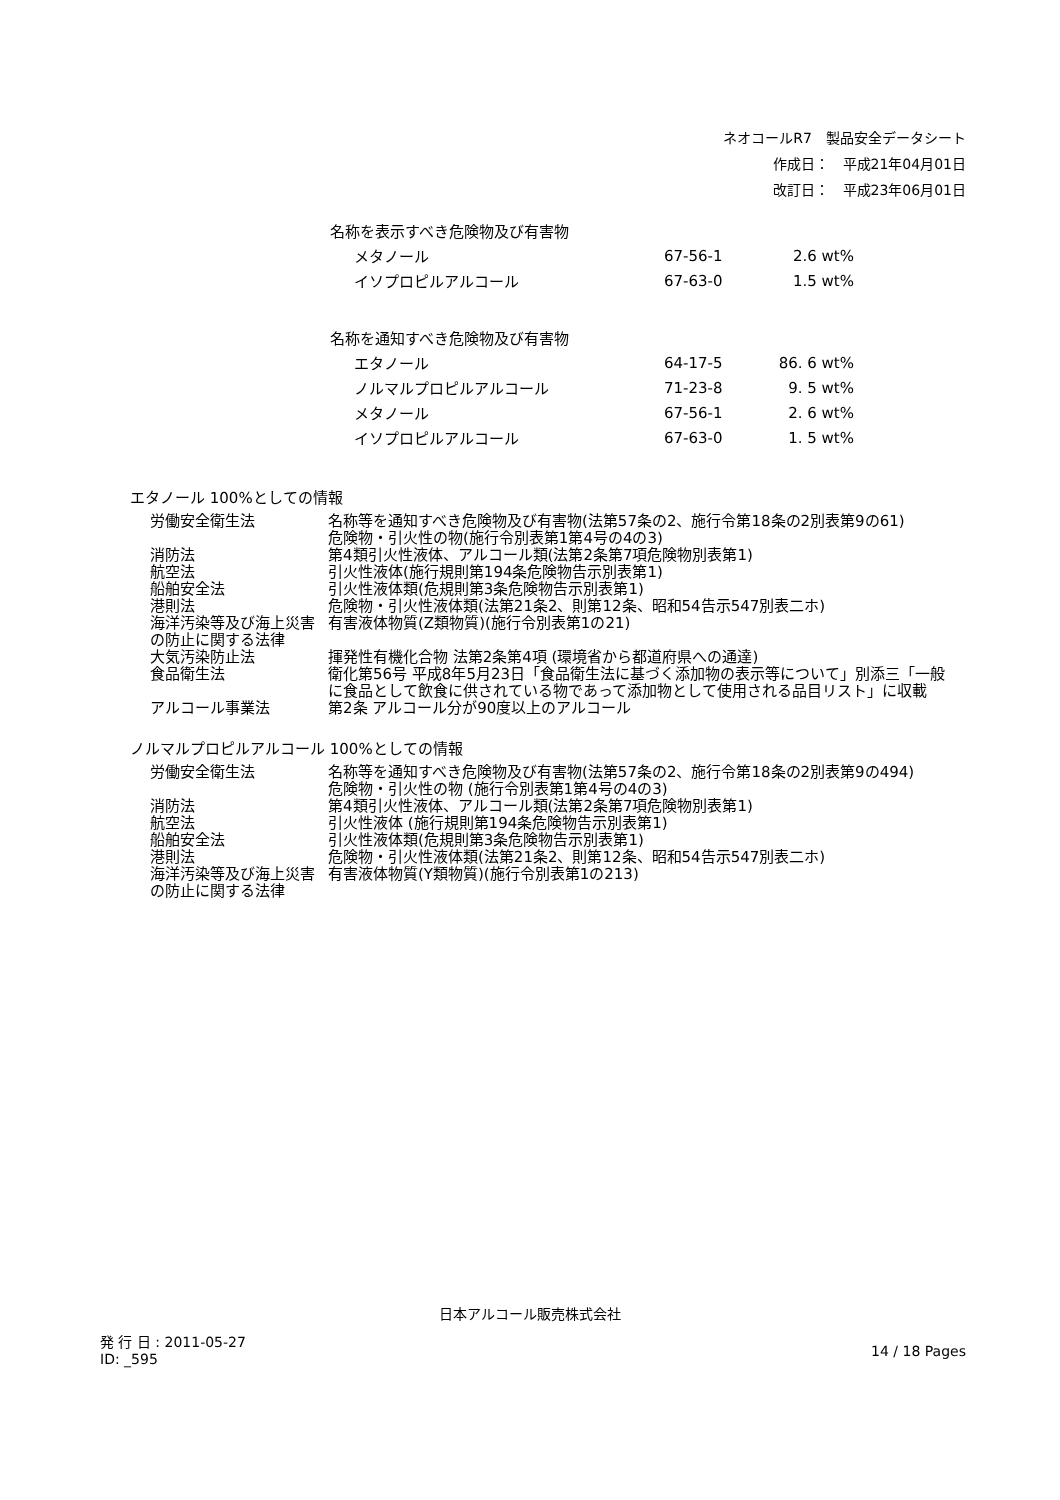ネオコールR7　製品安全データシート
作成日：　平成21年04月01日
改訂日：　平成23年06月01日
| 名称を表示すべき危険物及び有害物 | | |
| メタノール | 67-56-1 | 2.6 wt% |
| イソプロピルアルコール | 67-63-0 | 1.5 wt% |
| 名称を通知すべき危険物及び有害物 | | |
| エタノール | 64-17-5 | 86. 6 wt% |
| ノルマルプロピルアルコール | 71-23-8 | 9. 5 wt% |
| メタノール | 67-56-1 | 2. 6 wt% |
| イソプロピルアルコール | 67-63-0 | 1. 5 wt% |
エタノール 100%としての情報
| 労働安全衛生法 | 名称等を通知すべき危険物及び有害物(法第57条の2、施行令第18条の2別表第9の61) 危険物・引火性の物(施行令別表第1第4号の4の3) |
| 消防法 | 第4類引火性液体、アルコール類(法第2条第7項危険物別表第1) |
| 航空法 | 引火性液体(施行規則第194条危険物告示別表第1) |
| 船舶安全法 | 引火性液体類(危規則第3条危険物告示別表第1) |
| 港則法 | 危険物・引火性液体類(法第21条2、則第12条、昭和54告示547別表二ホ) |
| 海洋汚染等及び海上災害の防止に関する法律 | 有害液体物質(Z類物質)(施行令別表第1の21) |
| 大気汚染防止法 | 揮発性有機化合物 法第2条第4項 (環境省から都道府県への通達) |
| 食品衛生法 | 衛化第56号 平成8年5月23日「食品衛生法に基づく添加物の表示等について」別添三「一般に食品として飲食に供されている物であって添加物として使用される品目リスト」に収載 |
| アルコール事業法 | 第2条 アルコール分が90度以上のアルコール |
ノルマルプロピルアルコール 100%としての情報
| 労働安全衛生法 | 名称等を通知すべき危険物及び有害物(法第57条の2、施行令第18条の2別表第9の494) 危険物・引火性の物 (施行令別表第1第4号の4の3) |
| 消防法 | 第4類引火性液体、アルコール類(法第2条第7項危険物別表第1) |
| 航空法 | 引火性液体 (施行規則第194条危険物告示別表第1) |
| 船舶安全法 | 引火性液体類(危規則第3条危険物告示別表第1) |
| 港則法 | 危険物・引火性液体類(法第21条2、則第12条、昭和54告示547別表二ホ) |
| 海洋汚染等及び海上災害の防止に関する法律 | 有害液体物質(Y類物質)(施行令別表第1の213) |
日本アルコール販売株式会社
発 行 日 : 2011-05-27
ID: _595
14 / 18 Pages